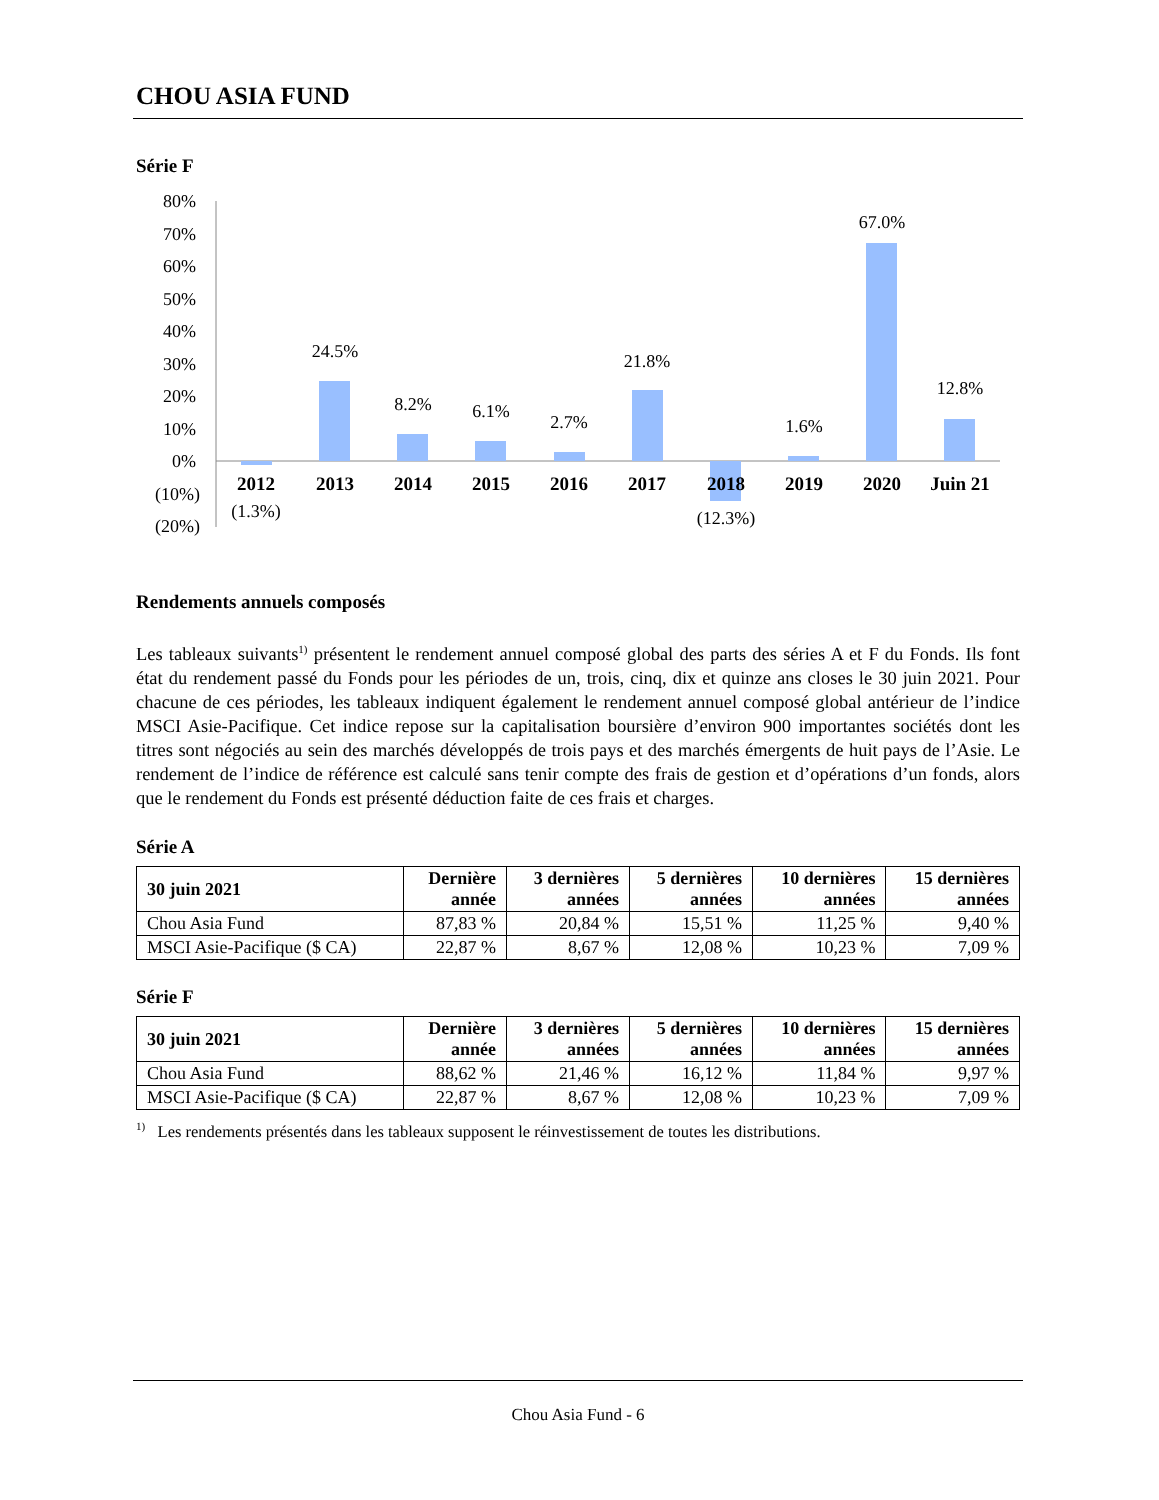CHOU ASIA FUND
Série F
80%
70%
60%
50%
40%
30%
20%
10%
0%
(10%)
(20%)
(1.3%)
24.5%
8.2%
6.1%
2.7%
21.8%
(12.3%)
1.6%
67.0%
12.8%
2012
2013
2014
2015
2016
2017
2018
2019
2020
Juin 21
Rendements annuels composés
Les tableaux suivants<sup>1)</sup> présentent le rendement annuel composé global des parts des séries A et F du Fonds. Ils font état du rendement passé du Fonds pour les périodes de un, trois, cinq, dix et quinze ans closes le 30 juin 2021. Pour chacune de ces périodes, les tableaux indiquent également le rendement annuel composé global antérieur de l’indice MSCI Asie-Pacifique. Cet indice repose sur la capitalisation boursière d’environ 900 importantes sociétés dont les titres sont négociés au sein des marchés développés de trois pays et des marchés émergents de huit pays de l’Asie. Le rendement de l’indice de référence est calculé sans tenir compte des frais de gestion et d’opérations d’un fonds, alors que le rendement du Fonds est présenté déduction faite de ces frais et charges.
Série A
| 30 juin 2021 | Dernière année | 3 dernières années | 5 dernières années | 10 dernières années | 15 dernières années |
| --- | --- | --- | --- | --- | --- |
| Chou Asia Fund | 87,83 % | 20,84 % | 15,51 % | 11,25 % | 9,40 % |
| MSCI Asie-Pacifique ($ CA) | 22,87 % | 8,67 % | 12,08 % | 10,23 % | 7,09 % |
Série F
| 30 juin 2021 | Dernière année | 3 dernières années | 5 dernières années | 10 dernières années | 15 dernières années |
| --- | --- | --- | --- | --- | --- |
| Chou Asia Fund | 88,62 % | 21,46 % | 16,12 % | 11,84 % | 9,97 % |
| MSCI Asie-Pacifique ($ CA) | 22,87 % | 8,67 % | 12,08 % | 10,23 % | 7,09 % |
<sup>1)</sup> Les rendements présentés dans les tableaux supposent le réinvestissement de toutes les distributions.
Chou Asia Fund - 6